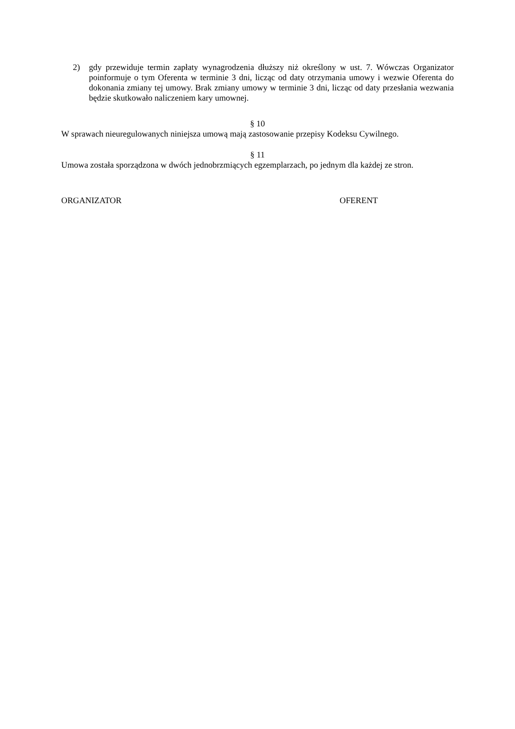2) gdy przewiduje termin zapłaty wynagrodzenia dłuższy niż określony w ust. 7. Wówczas Organizator poinformuje o tym Oferenta w terminie 3 dni, licząc od daty otrzymania umowy i wezwie Oferenta do dokonania zmiany tej umowy. Brak zmiany umowy w terminie 3 dni, licząc od daty przesłania wezwania będzie skutkowało naliczeniem kary umownej.
§ 10
W sprawach nieuregulowanych niniejsza umową mają zastosowanie przepisy Kodeksu Cywilnego.
§ 11
Umowa została sporządzona w dwóch jednobrzmiących egzemplarzach, po jednym dla każdej ze stron.
ORGANIZATOR OFERENT